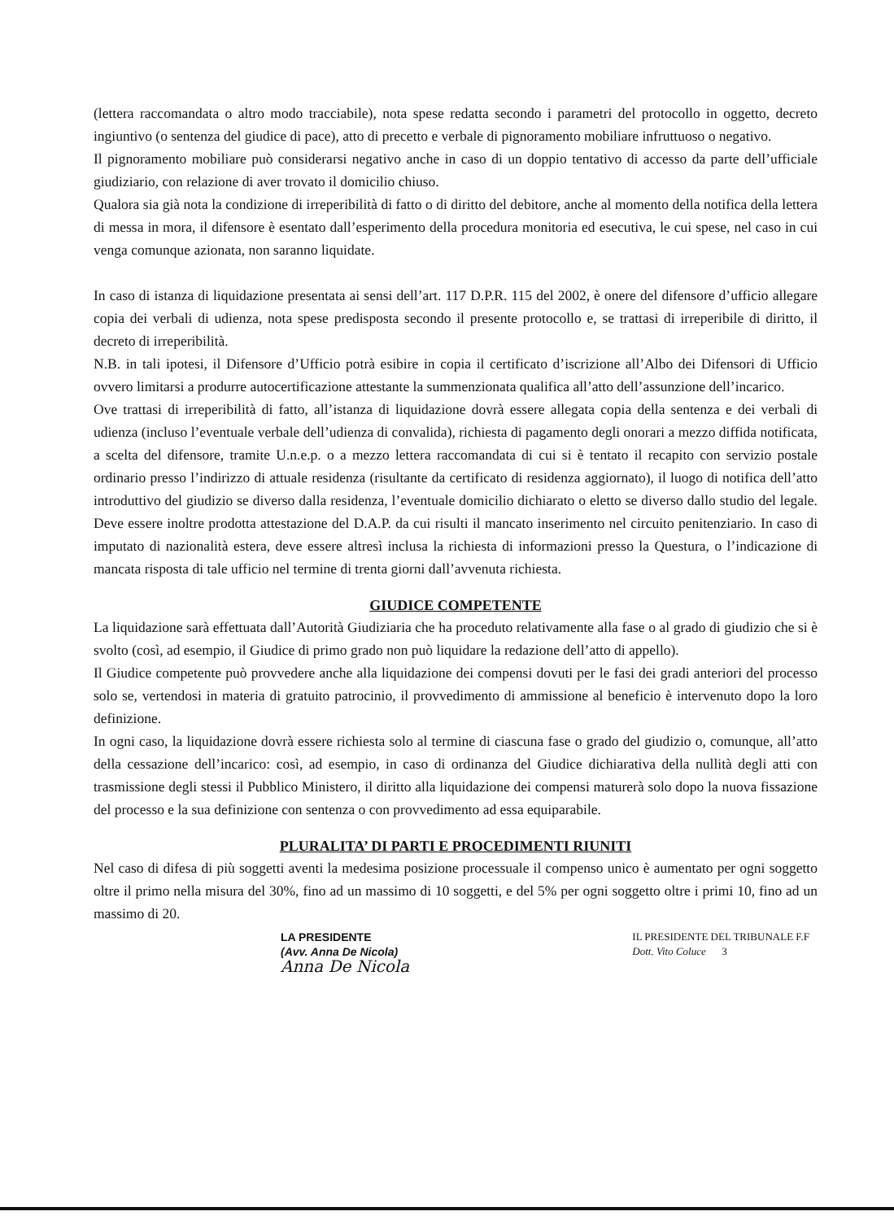(lettera raccomandata o altro modo tracciabile), nota spese redatta secondo i parametri del protocollo in oggetto, decreto ingiuntivo (o sentenza del giudice di pace), atto di precetto e verbale di pignoramento mobiliare infruttuoso o negativo.
Il pignoramento mobiliare può considerarsi negativo anche in caso di un doppio tentativo di accesso da parte dell’ufficiale giudiziario, con relazione di aver trovato il domicilio chiuso.
Qualora sia già nota la condizione di irreperibilità di fatto o di diritto del debitore, anche al momento della notifica della lettera di messa in mora, il difensore è esentato dall’esperimento della procedura monitoria ed esecutiva, le cui spese, nel caso in cui venga comunque azionata, non saranno liquidate.
In caso di istanza di liquidazione presentata ai sensi dell’art. 117 D.P.R. 115 del 2002, è onere del difensore d’ufficio allegare copia dei verbali di udienza, nota spese predisposta secondo il presente protocollo e, se trattasi di irreperibile di diritto, il decreto di irreperibilità.
N.B. in tali ipotesi, il Difensore d’Ufficio potrà esibire in copia il certificato d’iscrizione all’Albo dei Difensori di Ufficio ovvero limitarsi a produrre autocertificazione attestante la summenzionata qualifica all’atto dell’assunzione dell’incarico.
Ove trattasi di irreperibilità di fatto, all’istanza di liquidazione dovrà essere allegata copia della sentenza e dei verbali di udienza (incluso l’eventuale verbale dell’udienza di convalida), richiesta di pagamento degli onorari a mezzo diffida notificata, a scelta del difensore, tramite U.n.e.p. o a mezzo lettera raccomandata di cui si è tentato il recapito con servizio postale ordinario presso l’indirizzo di attuale residenza (risultante da certificato di residenza aggiornato), il luogo di notifica dell’atto introduttivo del giudizio se diverso dalla residenza, l’eventuale domicilio dichiarato o eletto se diverso dallo studio del legale. Deve essere inoltre prodotta attestazione del D.A.P. da cui risulti il mancato inserimento nel circuito penitenziario. In caso di imputato di nazionalità estera, deve essere altresì inclusa la richiesta di informazioni presso la Questura, o l’indicazione di mancata risposta di tale ufficio nel termine di trenta giorni dall’avvenuta richiesta.
GIUDICE COMPETENTE
La liquidazione sarà effettuata dall’Autorità Giudiziaria che ha proceduto relativamente alla fase o al grado di giudizio che si è svolto (così, ad esempio, il Giudice di primo grado non può liquidare la redazione dell’atto di appello).
Il Giudice competente può provvedere anche alla liquidazione dei compensi dovuti per le fasi dei gradi anteriori del processo solo se, vertendosi in materia di gratuito patrocinio, il provvedimento di ammissione al beneficio è intervenuto dopo la loro definizione.
In ogni caso, la liquidazione dovrà essere richiesta solo al termine di ciascuna fase o grado del giudizio o, comunque, all’atto della cessazione dell’incarico: così, ad esempio, in caso di ordinanza del Giudice dichiarativa della nullità degli atti con trasmissione degli stessi il Pubblico Ministero, il diritto alla liquidazione dei compensi maturerà solo dopo la nuova fissazione del processo e la sua definizione con sentenza o con provvedimento ad essa equiparabile.
PLURALITA’ DI PARTI E PROCEDIMENTI RIUNITI
Nel caso di difesa di più soggetti aventi la medesima posizione processuale il compenso unico è aumentato per ogni soggetto oltre il primo nella misura del 30%, fino ad un massimo di 10 soggetti, e del 5% per ogni soggetto oltre i primi 10, fino ad un massimo di 20.
LA PRESIDENTE
(Avv. Anna De Nicola)
Anna De Nicola
IL PRESIDENTE DEL TRIBUNALE F.F
Dott. Vito Coluce 3